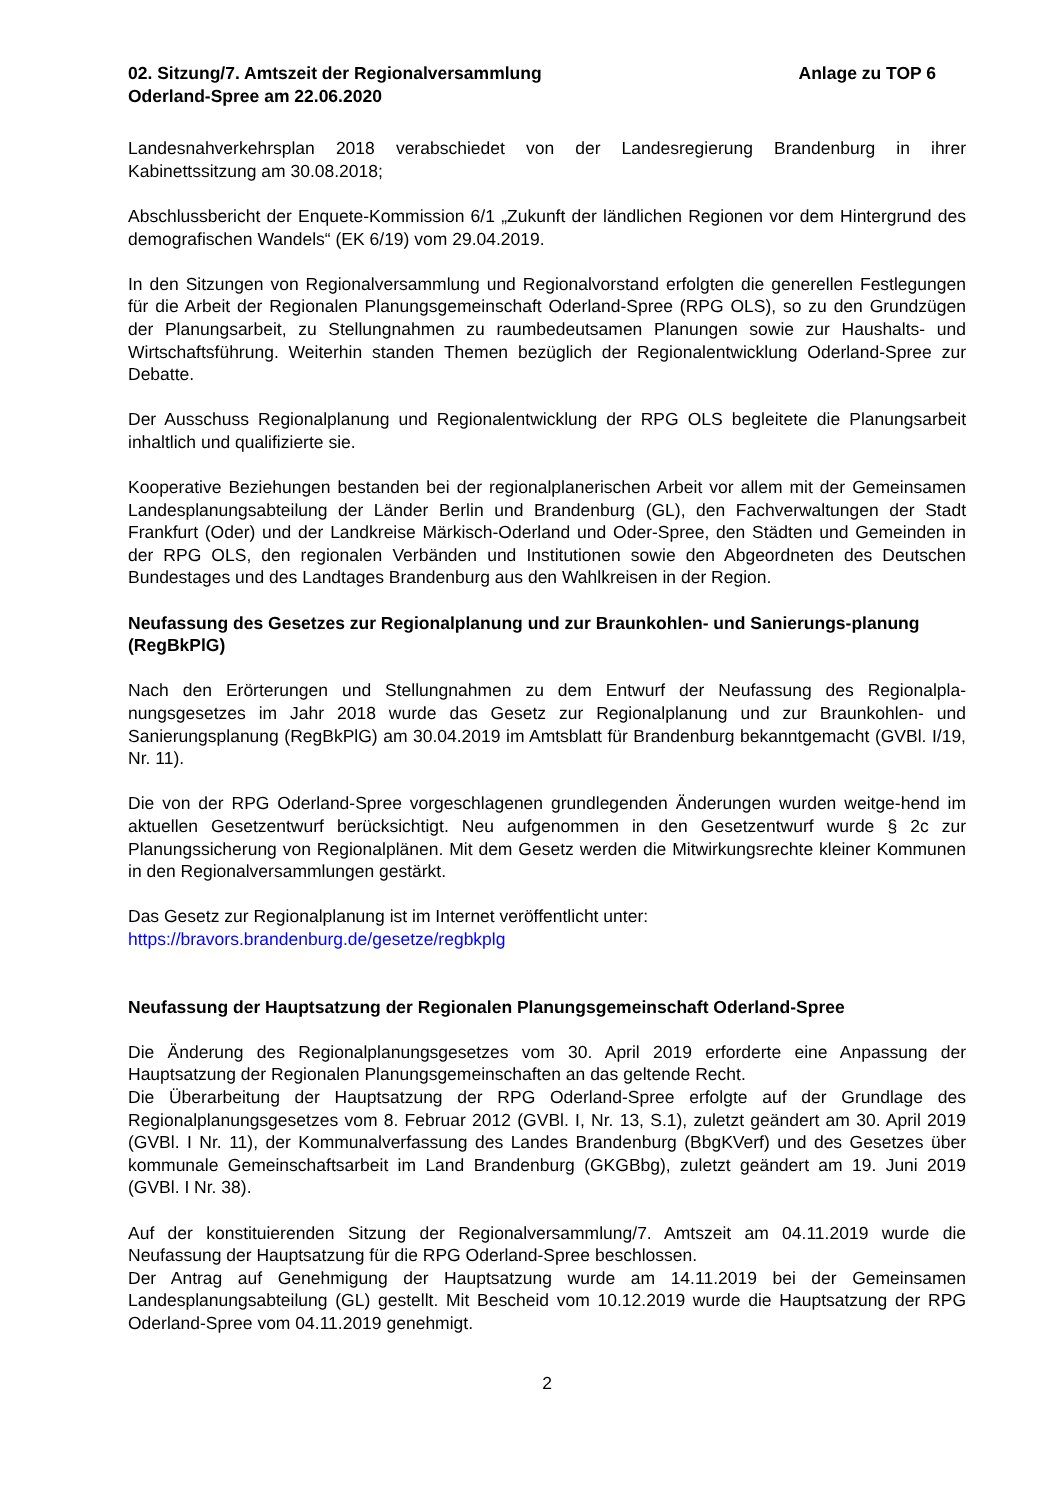02. Sitzung/7. Amtszeit der Regionalversammlung
Oderland-Spree am 22.06.2020
Anlage zu TOP 6
Landesnahverkehrsplan 2018 verabschiedet von der Landesregierung Brandenburg in ihrer Kabinettssitzung am 30.08.2018;
Abschlussbericht der Enquete-Kommission 6/1 „Zukunft der ländlichen Regionen vor dem Hintergrund des demografischen Wandels“ (EK 6/19) vom 29.04.2019.
In den Sitzungen von Regionalversammlung und Regionalvorstand erfolgten die generellen Festlegungen für die Arbeit der Regionalen Planungsgemeinschaft Oderland-Spree (RPG OLS), so zu den Grundzügen der Planungsarbeit, zu Stellungnahmen zu raumbedeutsamen Planungen sowie zur Haushalts- und Wirtschaftsführung. Weiterhin standen Themen bezüglich der Regionalentwicklung Oderland-Spree zur Debatte.
Der Ausschuss Regionalplanung und Regionalentwicklung der RPG OLS begleitete die Planungsarbeit inhaltlich und qualifizierte sie.
Kooperative Beziehungen bestanden bei der regionalplanerischen Arbeit vor allem mit der Gemeinsamen Landesplanungsabteilung der Länder Berlin und Brandenburg (GL), den Fachverwaltungen der Stadt Frankfurt (Oder) und der Landkreise Märkisch-Oderland und Oder-Spree, den Städten und Gemeinden in der RPG OLS, den regionalen Verbänden und Institutionen sowie den Abgeordneten des Deutschen Bundestages und des Landtages Brandenburg aus den Wahlkreisen in der Region.
Neufassung des Gesetzes zur Regionalplanung und zur Braunkohlen- und Sanierungs-planung (RegBkPlG)
Nach den Erörterungen und Stellungnahmen zu dem Entwurf der Neufassung des Regionalpla-nungsgesetzes im Jahr 2018 wurde das Gesetz zur Regionalplanung und zur Braunkohlen- und Sanierungsplanung (RegBkPlG) am 30.04.2019 im Amtsblatt für Brandenburg bekanntgemacht (GVBl. I/19, Nr. 11).
Die von der RPG Oderland-Spree vorgeschlagenen grundlegenden Änderungen wurden weitge-hend im aktuellen Gesetzentwurf berücksichtigt. Neu aufgenommen in den Gesetzentwurf wurde § 2c zur Planungssicherung von Regionalplänen. Mit dem Gesetz werden die Mitwirkungsrechte kleiner Kommunen in den Regionalversammlungen gestärkt.
Das Gesetz zur Regionalplanung ist im Internet veröffentlicht unter:
https://bravors.brandenburg.de/gesetze/regbkplg
Neufassung der Hauptsatzung der Regionalen Planungsgemeinschaft Oderland-Spree
Die Änderung des Regionalplanungsgesetzes vom 30. April 2019 erforderte eine Anpassung der Hauptsatzung der Regionalen Planungsgemeinschaften an das geltende Recht.
Die Überarbeitung der Hauptsatzung der RPG Oderland-Spree erfolgte auf der Grundlage des Regionalplanungsgesetzes vom 8. Februar 2012 (GVBl. I, Nr. 13, S.1), zuletzt geändert am 30. April 2019 (GVBl. I Nr. 11), der Kommunalverfassung des Landes Brandenburg (BbgKVerf) und des Gesetzes über kommunale Gemeinschaftsarbeit im Land Brandenburg (GKGBbg), zuletzt geändert am 19. Juni 2019 (GVBl. I Nr. 38).
Auf der konstituierenden Sitzung der Regionalversammlung/7. Amtszeit am 04.11.2019 wurde die Neufassung der Hauptsatzung für die RPG Oderland-Spree beschlossen.
Der Antrag auf Genehmigung der Hauptsatzung wurde am 14.11.2019 bei der Gemeinsamen Landesplanungsabteilung (GL) gestellt. Mit Bescheid vom 10.12.2019 wurde die Hauptsatzung der RPG Oderland-Spree vom 04.11.2019 genehmigt.
2